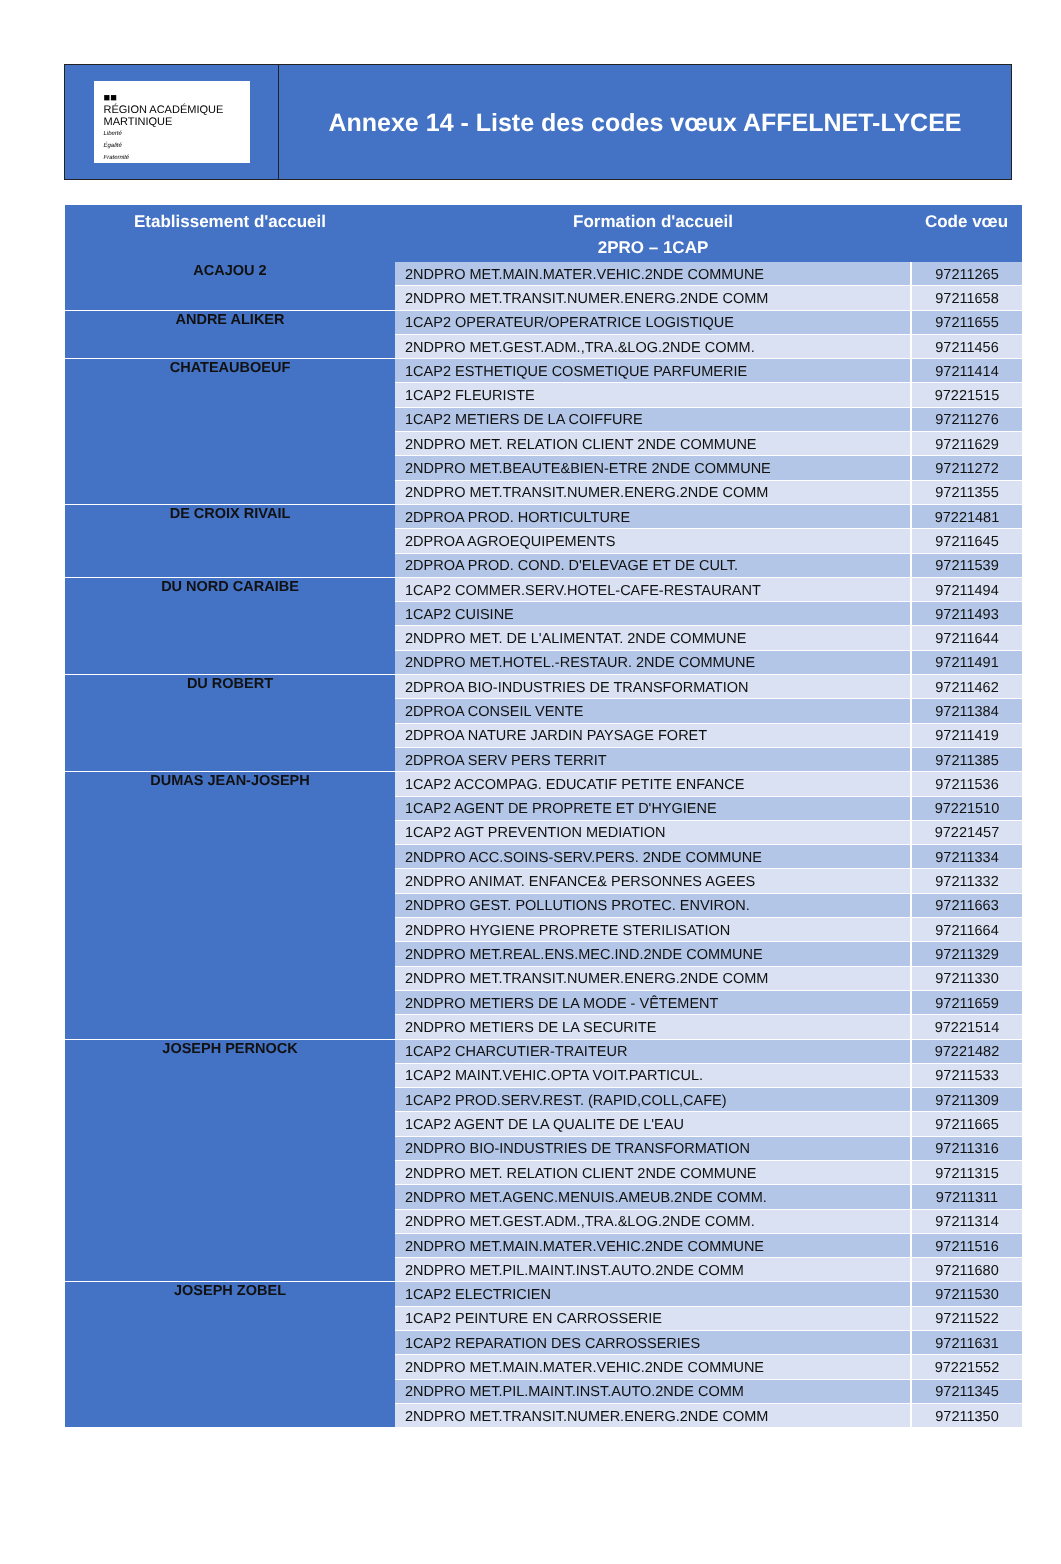■■
RÉGION ACADÉMIQUE
MARTINIQUE
Liberté
Égalité
Fraternité
Annexe 14 - Liste des codes vœux AFFELNET-LYCEE
| Etablissement d'accueil | Formation d'accueil 2PRO – 1CAP | Code vœu |
| --- | --- | --- |
| ACAJOU 2 | 2NDPRO MET.MAIN.MATER.VEHIC.2NDE COMMUNE | 97211265 |
| | 2NDPRO MET.TRANSIT.NUMER.ENERG.2NDE COMM | 97211658 |
| ANDRE ALIKER | 1CAP2 OPERATEUR/OPERATRICE LOGISTIQUE | 97211655 |
| | 2NDPRO MET.GEST.ADM.,TRA.&LOG.2NDE COMM. | 97211456 |
| CHATEAUBOEUF | 1CAP2 ESTHETIQUE COSMETIQUE PARFUMERIE | 97211414 |
| | 1CAP2 FLEURISTE | 97221515 |
| | 1CAP2 METIERS DE LA COIFFURE | 97211276 |
| | 2NDPRO MET. RELATION CLIENT 2NDE COMMUNE | 97211629 |
| | 2NDPRO MET.BEAUTE&BIEN-ETRE 2NDE COMMUNE | 97211272 |
| | 2NDPRO MET.TRANSIT.NUMER.ENERG.2NDE COMM | 97211355 |
| DE CROIX RIVAIL | 2DPROA PROD. HORTICULTURE | 97221481 |
| | 2DPROA AGROEQUIPEMENTS | 97211645 |
| | 2DPROA PROD. COND. D'ELEVAGE ET DE CULT. | 97211539 |
| DU NORD CARAIBE | 1CAP2 COMMER.SERV.HOTEL-CAFE-RESTAURANT | 97211494 |
| | 1CAP2 CUISINE | 97211493 |
| | 2NDPRO MET. DE L'ALIMENTAT. 2NDE COMMUNE | 97211644 |
| | 2NDPRO MET.HOTEL.-RESTAUR. 2NDE COMMUNE | 97211491 |
| DU ROBERT | 2DPROA BIO-INDUSTRIES DE TRANSFORMATION | 97211462 |
| | 2DPROA CONSEIL VENTE | 97211384 |
| | 2DPROA NATURE JARDIN PAYSAGE FORET | 97211419 |
| | 2DPROA SERV PERS TERRIT | 97211385 |
| DUMAS JEAN-JOSEPH | 1CAP2 ACCOMPAG. EDUCATIF PETITE ENFANCE | 97211536 |
| | 1CAP2 AGENT DE PROPRETE ET D'HYGIENE | 97221510 |
| | 1CAP2 AGT PREVENTION MEDIATION | 97221457 |
| | 2NDPRO ACC.SOINS-SERV.PERS. 2NDE COMMUNE | 97211334 |
| | 2NDPRO ANIMAT. ENFANCE& PERSONNES AGEES | 97211332 |
| | 2NDPRO GEST. POLLUTIONS PROTEC. ENVIRON. | 97211663 |
| | 2NDPRO HYGIENE PROPRETE STERILISATION | 97211664 |
| | 2NDPRO MET.REAL.ENS.MEC.IND.2NDE COMMUNE | 97211329 |
| | 2NDPRO MET.TRANSIT.NUMER.ENERG.2NDE COMM | 97211330 |
| | 2NDPRO METIERS DE LA MODE - VÊTEMENT | 97211659 |
| | 2NDPRO METIERS DE LA SECURITE | 97221514 |
| JOSEPH PERNOCK | 1CAP2 CHARCUTIER-TRAITEUR | 97221482 |
| | 1CAP2 MAINT.VEHIC.OPTA VOIT.PARTICUL. | 97211533 |
| | 1CAP2 PROD.SERV.REST. (RAPID,COLL,CAFE) | 97211309 |
| | 1CAP2 AGENT DE LA QUALITE DE L'EAU | 97211665 |
| | 2NDPRO BIO-INDUSTRIES DE TRANSFORMATION | 97211316 |
| | 2NDPRO MET. RELATION CLIENT 2NDE COMMUNE | 97211315 |
| | 2NDPRO MET.AGENC.MENUIS.AMEUB.2NDE COMM. | 97211311 |
| | 2NDPRO MET.GEST.ADM.,TRA.&LOG.2NDE COMM. | 97211314 |
| | 2NDPRO MET.MAIN.MATER.VEHIC.2NDE COMMUNE | 97211516 |
| | 2NDPRO MET.PIL.MAINT.INST.AUTO.2NDE COMM | 97211680 |
| JOSEPH ZOBEL | 1CAP2 ELECTRICIEN | 97211530 |
| | 1CAP2 PEINTURE EN CARROSSERIE | 97211522 |
| | 1CAP2 REPARATION DES CARROSSERIES | 97211631 |
| | 2NDPRO MET.MAIN.MATER.VEHIC.2NDE COMMUNE | 97221552 |
| | 2NDPRO MET.PIL.MAINT.INST.AUTO.2NDE COMM | 97211345 |
| | 2NDPRO MET.TRANSIT.NUMER.ENERG.2NDE COMM | 97211350 |